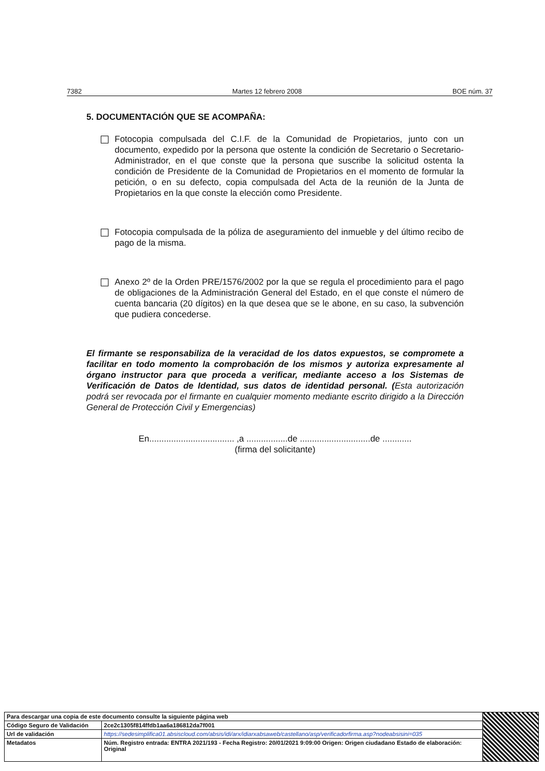7382 Martes 12 febrero 2008 BOE núm. 37
5. DOCUMENTACIÓN QUE SE ACOMPAÑA:
Fotocopia compulsada del C.I.F. de la Comunidad de Propietarios, junto con un documento, expedido por la persona que ostente la condición de Secretario o Secretario-Administrador, en el que conste que la persona que suscribe la solicitud ostenta la condición de Presidente de la Comunidad de Propietarios en el momento de formular la petición, o en su defecto, copia compulsada del Acta de la reunión de la Junta de Propietarios en la que conste la elección como Presidente.
Fotocopia compulsada de la póliza de aseguramiento del inmueble y del último recibo de pago de la misma.
Anexo 2º de la Orden PRE/1576/2002 por la que se regula el procedimiento para el pago de obligaciones de la Administración General del Estado, en el que conste el número de cuenta bancaria (20 dígitos) en la que desea que se le abone, en su caso, la subvención que pudiera concederse.
El firmante se responsabiliza de la veracidad de los datos expuestos, se compromete a facilitar en todo momento la comprobación de los mismos y autoriza expresamente al órgano instructor para que proceda a verificar, mediante acceso a los Sistemas de Verificación de Datos de Identidad, sus datos de identidad personal. (Esta autorización podrá ser revocada por el firmante en cualquier momento mediante escrito dirigido a la Dirección General de Protección Civil y Emergencias)
En................................... ,a .................de .............................de ............
(firma del solicitante)
| Para descargar una copia de este documento consulte la siguiente página web | | |
| Código Seguro de Validación | 2ce2c1305f814ffdb1aa6a186812da7f001 | |
| Url de validación | https://sedesimplifica01.absiscloud.com/absis/idi/arx/idiarxabsaweb/castellano/asp/verificadorfirma.asp?nodeabsisini=035 | |
| Metadatos | Núm. Registro entrada: ENTRA 2021/193 - Fecha Registro: 20/01/2021 9:09:00 Origen: Origen ciudadano Estado de elaboración: Original | |